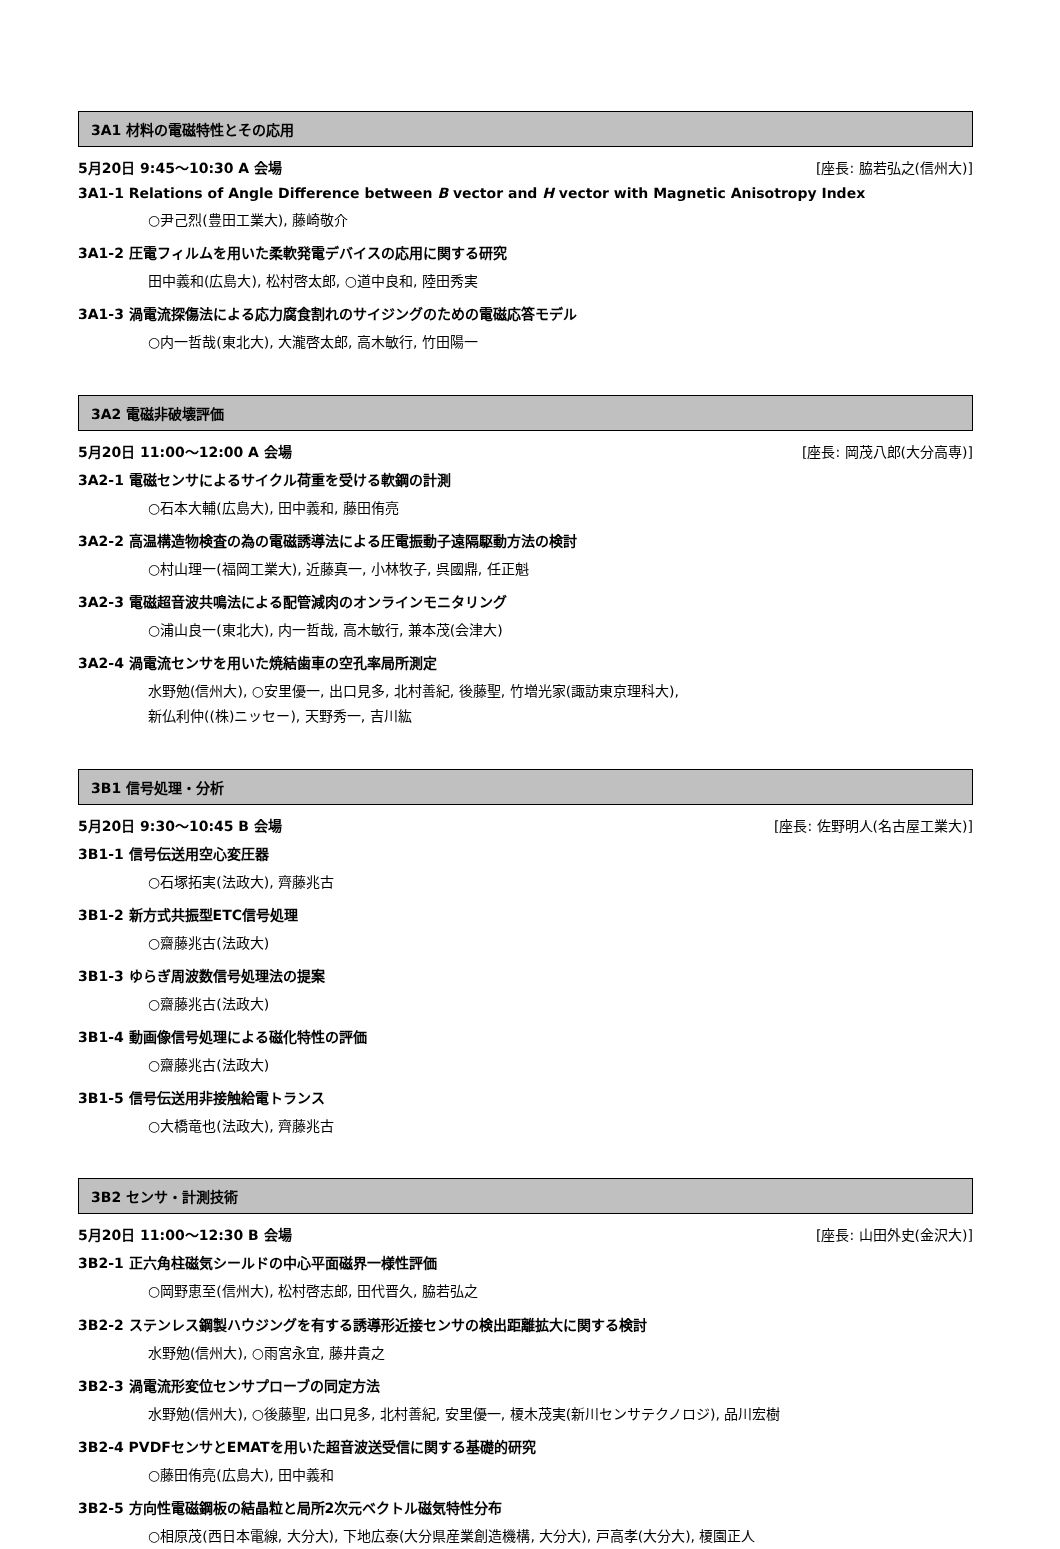3A1 材料の電磁特性とその応用
5月20日 9:45～10:30 A 会場 [座長: 脇若弘之(信州大)]
3A1-1 Relations of Angle Difference between B vector and H vector with Magnetic Anisotropy Index
○尹己烈(豊田工業大), 藤崎敬介
3A1-2 圧電フィルムを用いた柔軟発電デバイスの応用に関する研究
田中義和(広島大), 松村啓太郎, ○道中良和, 陸田秀実
3A1-3 渦電流探傷法による応力腐食割れのサイジングのための電磁応答モデル
○内一哲哉(東北大), 大瀧啓太郎, 高木敏行, 竹田陽一
3A2 電磁非破壊評価
5月20日 11:00～12:00 A 会場 [座長: 岡茂八郎(大分高専)]
3A2-1 電磁センサによるサイクル荷重を受ける軟鋼の計測
○石本大輔(広島大), 田中義和, 藤田侑亮
3A2-2 高温構造物検査の為の電磁誘導法による圧電振動子遠隔駆動方法の検討
○村山理一(福岡工業大), 近藤真一, 小林牧子, 呉國鼎, 任正魁
3A2-3 電磁超音波共鳴法による配管減肉のオンラインモニタリング
○浦山良一(東北大), 内一哲哉, 高木敏行, 兼本茂(会津大)
3A2-4 渦電流センサを用いた焼結歯車の空孔率局所測定
水野勉(信州大), ○安里優一, 出口見多, 北村善紀, 後藤聖, 竹増光家(諏訪東京理科大),
新仏利仲((株)ニッセー), 天野秀一, 吉川紘
3B1 信号処理・分析
5月20日 9:30～10:45 B 会場 [座長: 佐野明人(名古屋工業大)]
3B1-1 信号伝送用空心変圧器
○石塚拓実(法政大), 齊藤兆古
3B1-2 新方式共振型ETC信号処理
○齋藤兆古(法政大)
3B1-3 ゆらぎ周波数信号処理法の提案
○齋藤兆古(法政大)
3B1-4 動画像信号処理による磁化特性の評価
○齋藤兆古(法政大)
3B1-5 信号伝送用非接触給電トランス
○大橋竜也(法政大), 齊藤兆古
3B2 センサ・計測技術
5月20日 11:00～12:30 B 会場 [座長: 山田外史(金沢大)]
3B2-1 正六角柱磁気シールドの中心平面磁界一様性評価
○岡野恵至(信州大), 松村啓志郎, 田代晋久, 脇若弘之
3B2-2 ステンレス鋼製ハウジングを有する誘導形近接センサの検出距離拡大に関する検討
水野勉(信州大), ○雨宮永宜, 藤井貴之
3B2-3 渦電流形変位センサプローブの同定方法
水野勉(信州大), ○後藤聖, 出口見多, 北村善紀, 安里優一, 榎木茂実(新川センサテクノロジ), 品川宏樹
3B2-4 PVDFセンサとEMATを用いた超音波送受信に関する基礎的研究
○藤田侑亮(広島大), 田中義和
3B2-5 方向性電磁鋼板の結晶粒と局所2次元ベクトル磁気特性分布
○相原茂(西日本電線, 大分大), 下地広泰(大分県産業創造機構, 大分大), 戸高孝(大分大), 榎園正人